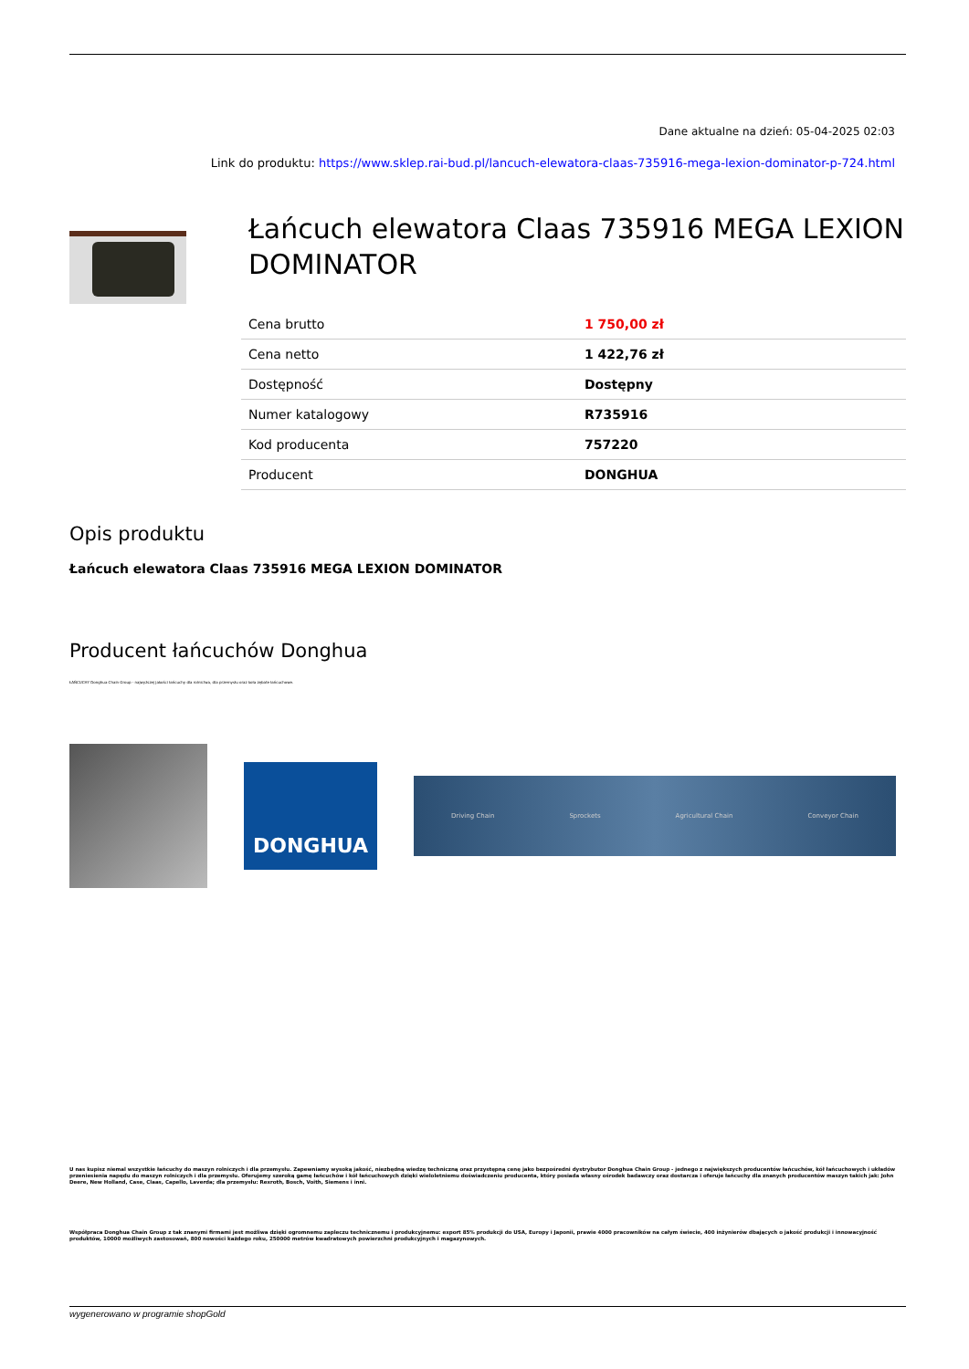Dane aktualne na dzień: 05-04-2025 02:03
Link do produktu: https://www.sklep.rai-bud.pl/lancuch-elewatora-claas-735916-mega-lexion-dominator-p-724.html
Łańcuch elewatora Claas 735916 MEGA LEXION DOMINATOR
| Cena brutto | 1 750,00 zł |
| Cena netto | 1 422,76 zł |
| Dostępność | Dostępny |
| Numer katalogowy | R735916 |
| Kod producenta | 757220 |
| Producent | DONGHUA |
Opis produktu
Łańcuch elewatora Claas 735916 MEGA LEXION DOMINATOR
Producent łańcuchów Donghua
ŁAŃCUCHY Donghua Chain Group - najwyższej jakości łańcuchy dla rolnictwa, dla przemysłu oraz koła zębate łańcuchowe.
DONGHUA
Driving Chain Sprockets Agricultural Chain Conveyor Chain
U nas kupisz niemal wszystkie łańcuchy do maszyn rolniczych i dla przemysłu. Zapewniamy wysoką jakość, niezbędną wiedzę techniczną oraz przystępną cenę jako bezpośredni dystrybutor Donghua Chain Group - jednego z największych producentów łańcuchów, kół łańcuchowych i układów przeniesienia napędu do maszyn rolniczych i dla przemysłu. Oferujemy szeroką gamę łańcuchów i kół łańcuchowych dzięki wieloletniemu doświadczeniu producenta, który posiada własny ośrodek badawczy oraz dostarcza i oferuje łańcuchy dla znanych producentów maszyn takich jak: John Deere, New Holland, Case, Claas, Capello, Laverda; dla przemysłu: Rexroth, Bosch, Voith, Siemens i inni.
Współpraca Donghua Chain Group z tak znanymi firmami jest możliwa dzięki ogromnemu zapleczu technicznemu i produkcyjnemu: export 85% produkcji do USA, Europy i Japonii, prawie 4000 pracowników na całym świecie, 400 inżynierów dbających o jakość produkcji i innowacyjność produktów, 10000 możliwych zastosowań, 800 nowości każdego roku, 250000 metrów kwadratowych powierzchni produkcyjnych i magazynowych.
wygenerowano w programie shopGold